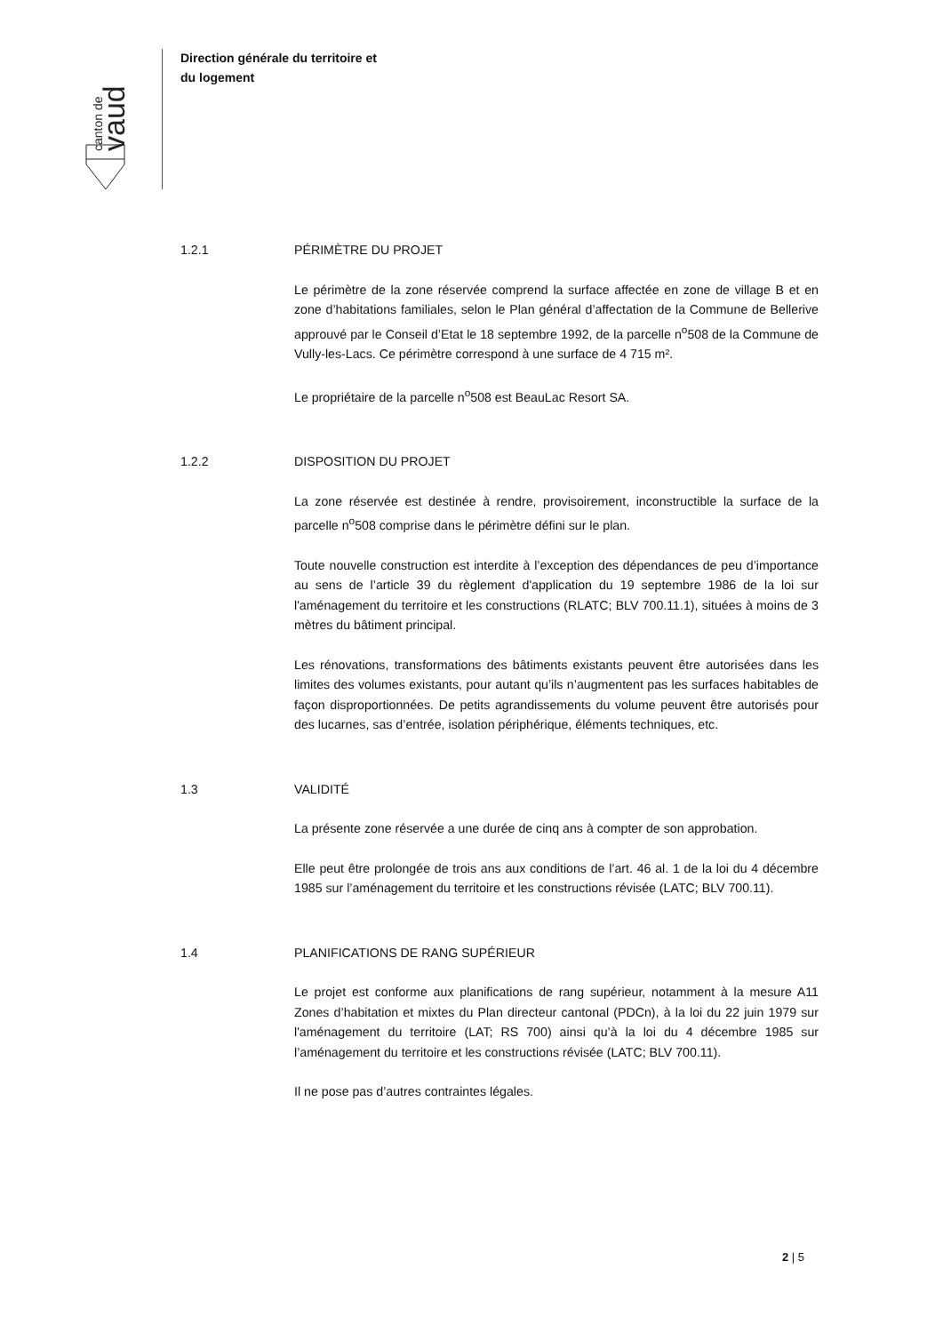canton de
vaud
Direction générale du territoire et
du logement
1.2.1 PÉRIMÈTRE DU PROJET
Le périmètre de la zone réservée comprend la surface affectée en zone de village B et en zone d’habitations familiales, selon le Plan général d’affectation de la Commune de Bellerive approuvé par le Conseil d’Etat le 18 septembre 1992, de la parcelle n<sup>o</sup>508 de la Commune de Vully-les-Lacs. Ce périmètre correspond à une surface de 4 715 m².
Le propriétaire de la parcelle n<sup>o</sup>508 est BeauLac Resort SA.
1.2.2 DISPOSITION DU PROJET
La zone réservée est destinée à rendre, provisoirement, inconstructible la surface de la parcelle n<sup>o</sup>508 comprise dans le périmètre défini sur le plan.
Toute nouvelle construction est interdite à l’exception des dépendances de peu d’importance au sens de l’article 39 du règlement d'application du 19 septembre 1986 de la loi sur l'aménagement du territoire et les constructions (RLATC; BLV 700.11.1), situées à moins de 3 mètres du bâtiment principal.
Les rénovations, transformations des bâtiments existants peuvent être autorisées dans les limites des volumes existants, pour autant qu’ils n’augmentent pas les surfaces habitables de façon disproportionnées. De petits agrandissements du volume peuvent être autorisés pour des lucarnes, sas d’entrée, isolation périphérique, éléments techniques, etc.
1.3 VALIDITÉ
La présente zone réservée a une durée de cinq ans à compter de son approbation.
Elle peut être prolongée de trois ans aux conditions de l’art. 46 al. 1 de la loi du 4 décembre 1985 sur l’aménagement du territoire et les constructions révisée (LATC; BLV 700.11).
1.4 PLANIFICATIONS DE RANG SUPÉRIEUR
Le projet est conforme aux planifications de rang supérieur, notamment à la mesure A11 Zones d’habitation et mixtes du Plan directeur cantonal (PDCn), à la loi du 22 juin 1979 sur l'aménagement du territoire (LAT; RS 700) ainsi qu’à la loi du 4 décembre 1985 sur l’aménagement du territoire et les constructions révisée (LATC; BLV 700.11).
Il ne pose pas d’autres contraintes légales.
2 | 5